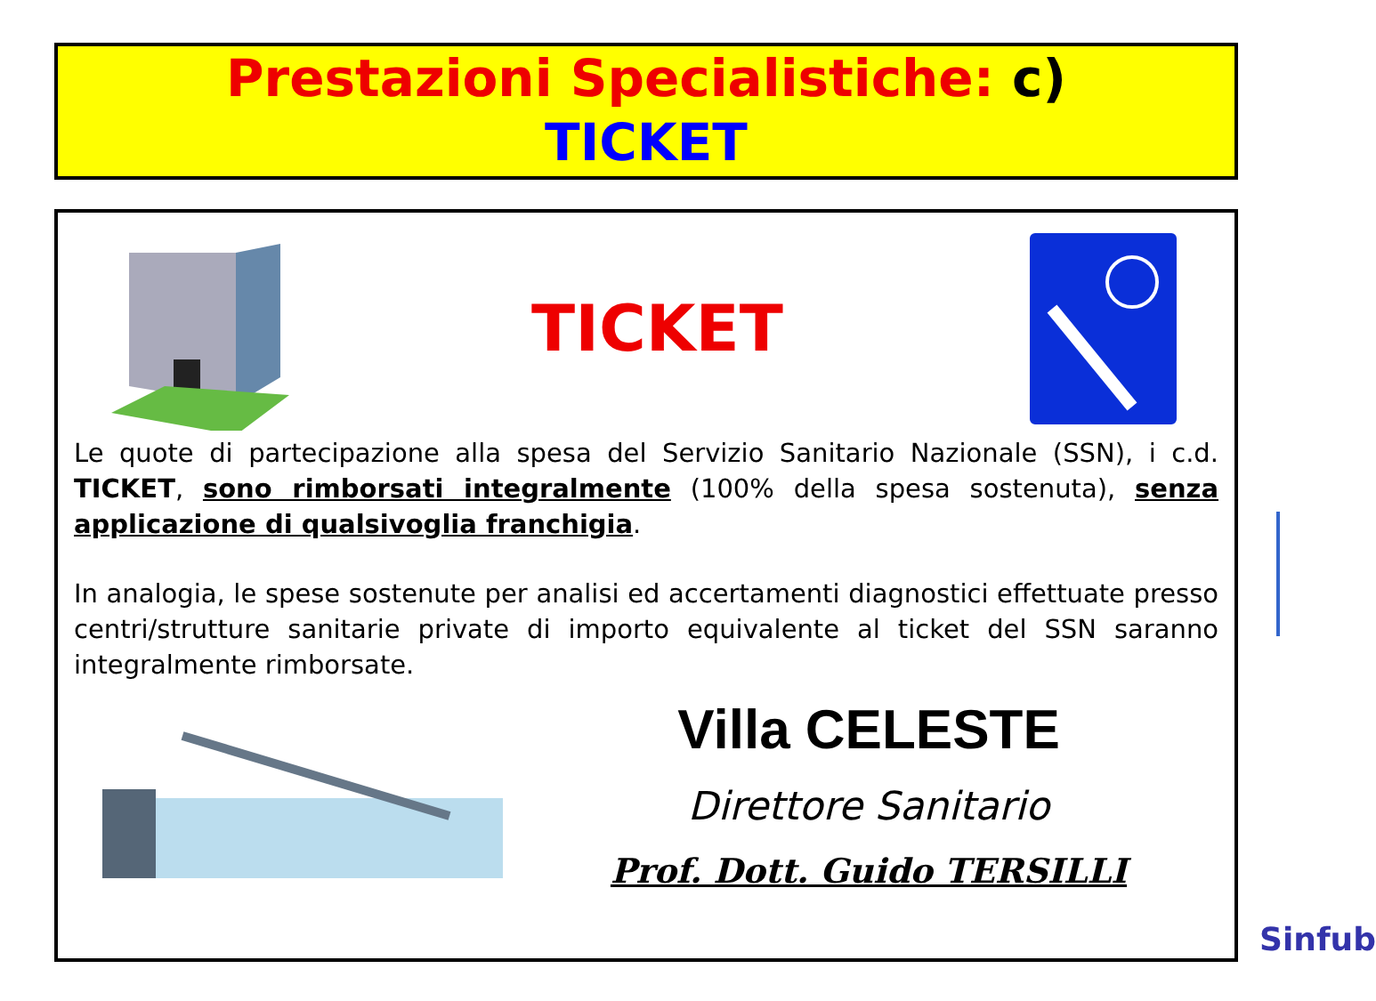Prestazioni Specialistiche: c)
TICKET
TICKET
Le quote di partecipazione alla spesa del Servizio Sanitario Nazionale (SSN), i c.d. TICKET, sono rimborsati integralmente (100% della spesa sostenuta), senza applicazione di qualsivoglia franchigia.
In analogia, le spese sostenute per analisi ed accertamenti diagnostici effettuate presso centri/strutture sanitarie private di importo equivalente al ticket del SSN saranno integralmente rimborsate.
Villa CELESTE
Direttore Sanitario
Prof. Dott. Guido TERSILLI
Sinfub